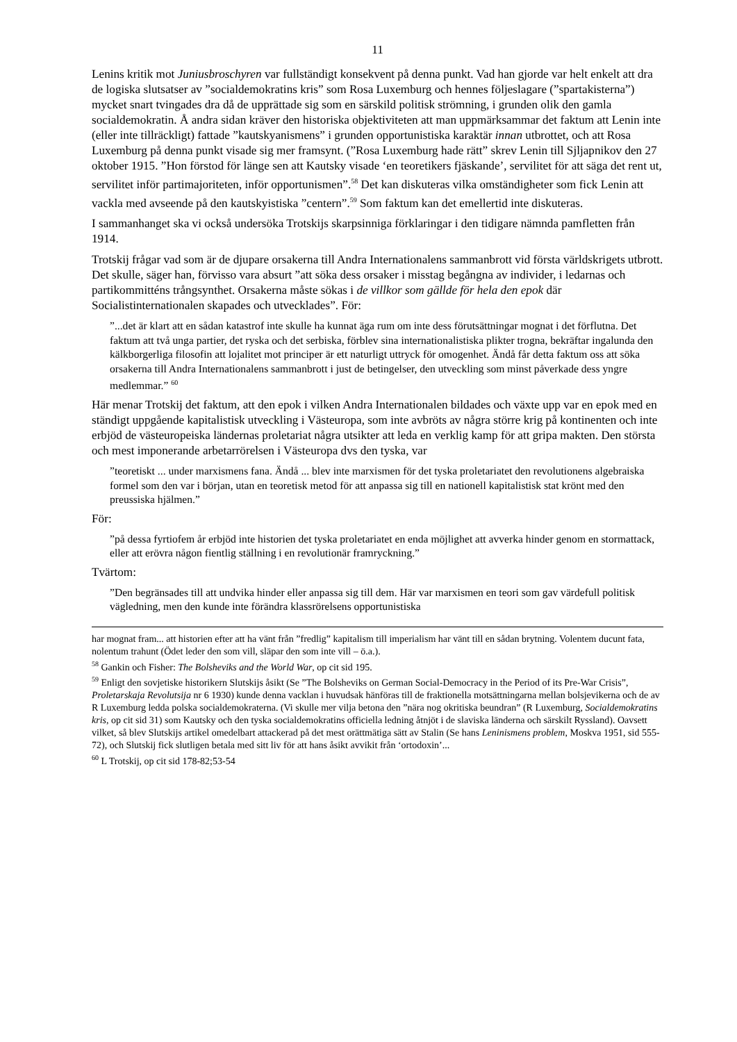11
Lenins kritik mot Juniusbroschyren var fullständigt konsekvent på denna punkt. Vad han gjorde var helt enkelt att dra de logiska slutsatser av ”socialdemokratins kris” som Rosa Luxemburg och hennes följeslagare (”spartakisterna”) mycket snart tvingades dra då de upprättade sig som en särskild politisk strömning, i grunden olik den gamla socialdemokratin. Å andra sidan kräver den historiska objektiviteten att man uppmärksammar det faktum att Lenin inte (eller inte tillräckligt) fattade ”kautskyanismens” i grunden opportunistiska karaktär innan utbrottet, och att Rosa Luxemburg på denna punkt visade sig mer framsynt. (”Rosa Luxemburg hade rätt” skrev Lenin till Sjljapnikov den 27 oktober 1915. ”Hon förstod för länge sen att Kautsky visade ‘en teoretikers fjäskande’, servilitet för att säga det rent ut, servilitet inför partimajoriteten, inför opportunismen”.<sup>58</sup> Det kan diskuteras vilka omständigheter som fick Lenin att vackla med avseende på den kautskyistiska ”centern”.<sup>59</sup> Som faktum kan det emellertid inte diskuteras.
I sammanhanget ska vi också undersöka Trotskijs skarpsinniga förklaringar i den tidigare nämnda pamfletten från 1914.
Trotskij frågar vad som är de djupare orsakerna till Andra Internationalens sammanbrott vid första världskrigets utbrott. Det skulle, säger han, förvisso vara absurt ”att söka dess orsaker i misstag begångna av individer, i ledarnas och partikommitténs trångsynthet. Orsakerna måste sökas i de villkor som gällde för hela den epok där Socialistinternationalen skapades och utvecklades”. För:
”...det är klart att en sådan katastrof inte skulle ha kunnat äga rum om inte dess förutsättningar mognat i det förflutna. Det faktum att två unga partier, det ryska och det serbiska, förblev sina internationalistiska plikter trogna, bekräftar ingalunda den kälkborgerliga filosofin att lojalitet mot principer är ett naturligt uttryck för omogenhet. Ändå får detta faktum oss att söka orsakerna till Andra Internationalens sammanbrott i just de betingelser, den utveckling som minst påverkade dess yngre medlemmar.” <sup>60</sup>
Här menar Trotskij det faktum, att den epok i vilken Andra Internationalen bildades och växte upp var en epok med en ständigt uppgående kapitalistisk utveckling i Västeuropa, som inte avbröts av några större krig på kontinenten och inte erbjöd de västeuropeiska ländernas proletariat några utsikter att leda en verklig kamp för att gripa makten. Den största och mest imponerande arbetarrörelsen i Västeuropa dvs den tyska, var
”teoretiskt ... under marxismens fana. Ändå ... blev inte marxismen för det tyska proletariatet den revolutionens algebraiska formel som den var i början, utan en teoretisk metod för att anpassa sig till en nationell kapitalistisk stat krönt med den preussiska hjälmen.”
För:
”på dessa fyrtiofem år erbjöd inte historien det tyska proletariatet en enda möjlighet att avverka hinder genom en stormattack, eller att erövra någon fientlig ställning i en revolutionär framryckning.”
Tvärtom:
”Den begränsades till att undvika hinder eller anpassa sig till dem. Här var marxismen en teori som gav värdefull politisk vägledning, men den kunde inte förändra klassrörelsens opportunistiska
har mognat fram... att historien efter att ha vänt från ”fredlig” kapitalism till imperialism har vänt till en sådan brytning. Volentem ducunt fata, nolentum trahunt (Ödet leder den som vill, släpar den som inte vill – ö.a.).
<sup>58</sup> Gankin och Fisher: The Bolsheviks and the World War, op cit sid 195.
<sup>59</sup> Enligt den sovjetiske historikern Slutskijs åsikt (Se ”The Bolsheviks on German Social-Democracy in the Period of its Pre-War Crisis”, Proletarskaja Revolutsija nr 6 1930) kunde denna vacklan i huvudsak hänföras till de fraktionella motsättningarna mellan bolsjevikerna och de av R Luxemburg ledda polska socialdemokraterna. (Vi skulle mer vilja betona den ”nära nog okritiska beundran” (R Luxemburg, Socialdemokratins kris, op cit sid 31) som Kautsky och den tyska socialdemokratins officiella ledning åtnjöt i de slaviska länderna och särskilt Ryssland). Oavsett vilket, så blev Slutskijs artikel omedelbart attackerad på det mest orättmätiga sätt av Stalin (Se hans Leninismens problem, Moskva 1951, sid 555-72), och Slutskij fick slutligen betala med sitt liv för att hans åsikt avvikit från ‘ortodoxin’...
<sup>60</sup> L Trotskij, op cit sid 178-82;53-54